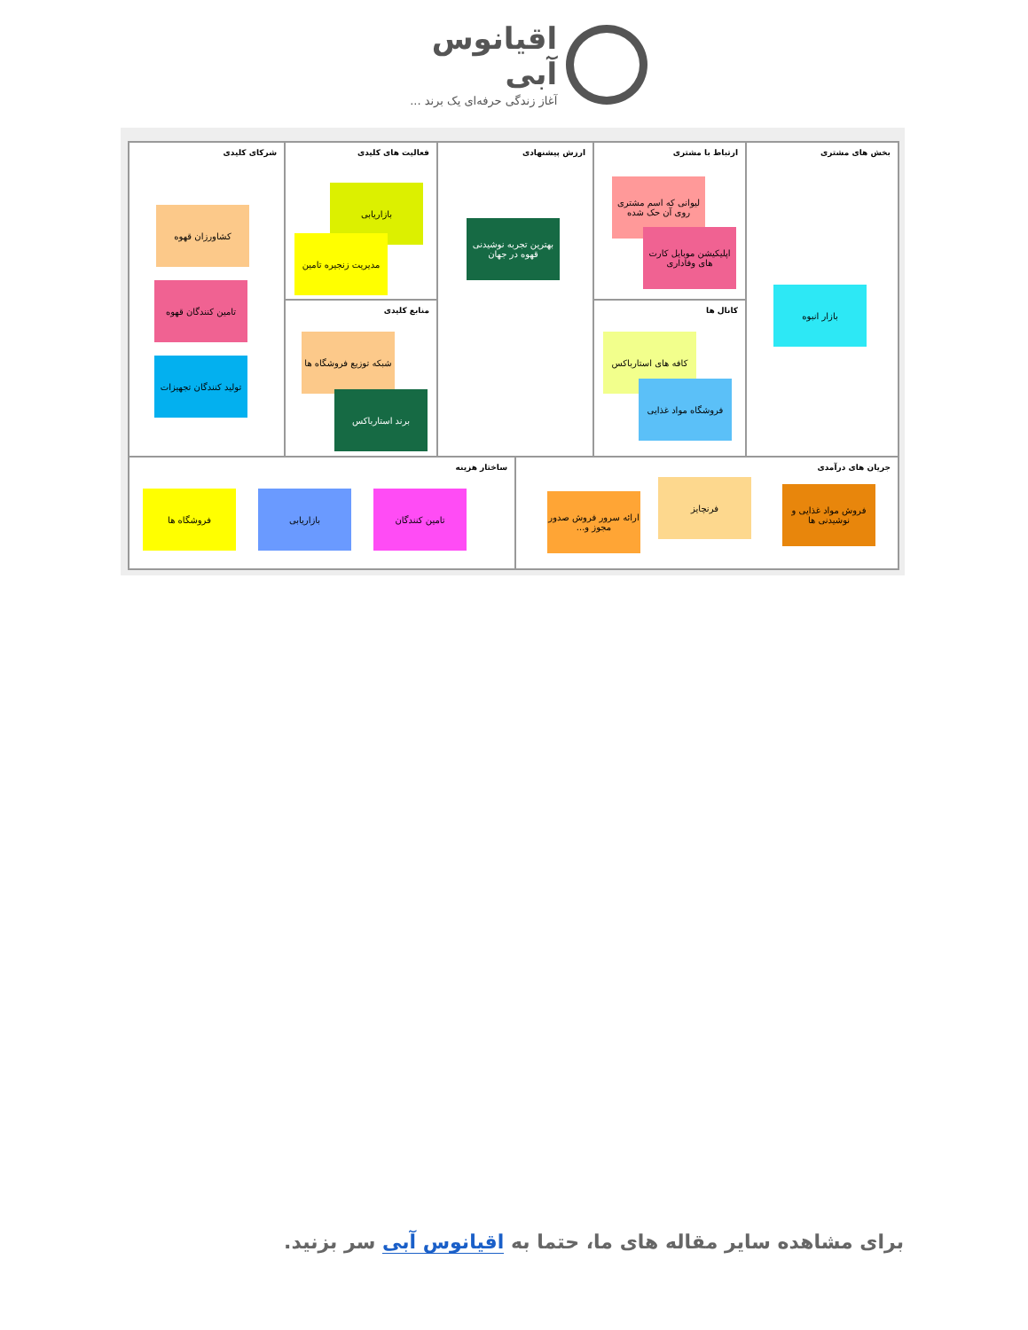اقیانوس آبی
آغاز زندگی حرفه‌ای یک برند ...
بخش های مشتری
بازار انبوه
ارتباط با مشتری
لیوانی که اسم مشتری روی آن حک شده
اپلیکیشن موبایل کارت های وفاداری
کانال ها
کافه های استارباکس
فروشگاه مواد غذایی
ارزش پیشنهادی
بهترین تجربه نوشیدنی قهوه در جهان
فعالیت های کلیدی
بازاریابی
مدیریت زنجیره تامین
منابع کلیدی
شبکه توزیع فروشگاه ها
برند استارباکس
شرکای کلیدی
کشاورزان قهوه
تامین کنندگان قهوه
تولید کنندگان تجهیزات
جریان های درآمدی
ارائه سرور فروش صدور مجوز و...
فرنچایز
فروش مواد غذایی و نوشیدنی ها
ساختار هزینه
تامین کنندگان
بازاریابی
فروشگاه ها
برای مشاهده سایر مقاله های ما، حتما به اقیانوس آبی سر بزنید.